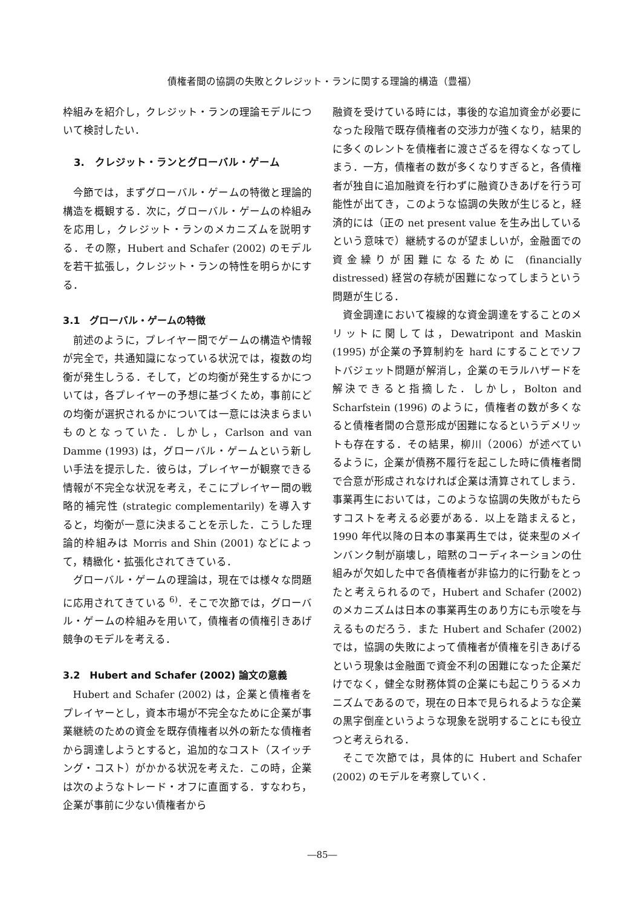債権者間の協調の失敗とクレジット・ランに関する理論的構造（豊福）
枠組みを紹介し，クレジット・ランの理論モデルについて検討したい．
3.　クレジット・ランとグローバル・ゲーム
今節では，まずグローバル・ゲームの特徴と理論的構造を概観する．次に，グローバル・ゲームの枠組みを応用し，クレジット・ランのメカニズムを説明する．その際，Hubert and Schafer (2002) のモデルを若干拡張し，クレジット・ランの特性を明らかにする．
3.1　グローバル・ゲームの特徴
前述のように，プレイヤー間でゲームの構造や情報が完全で，共通知識になっている状況では，複数の均衡が発生しうる．そして，どの均衡が発生するかについては，各プレイヤーの予想に基づくため，事前にどの均衡が選択されるかについては一意には決まらまいものとなっていた．しかし，Carlson and van Damme (1993) は，グローバル・ゲームという新しい手法を提示した．彼らは，プレイヤーが観察できる情報が不完全な状況を考え，そこにプレイヤー間の戦略的補完性 (strategic complementarily) を導入すると，均衡が一意に決まることを示した．こうした理論的枠組みは Morris and Shin (2001) などによって，精緻化・拡張化されてきている．
グローバル・ゲームの理論は，現在では様々な問題に応用されてきている <sup>6)</sup>．そこで次節では，グローバル・ゲームの枠組みを用いて，債権者の債権引きあげ競争のモデルを考える．
3.2　Hubert and Schafer (2002) 論文の意義
Hubert and Schafer (2002) は，企業と債権者をプレイヤーとし，資本市場が不完全なために企業が事業継続のための資金を既存債権者以外の新たな債権者から調達しようとすると，追加的なコスト（スイッチング・コスト）がかかる状況を考えた．この時，企業は次のようなトレード・オフに直面する．すなわち，企業が事前に少ない債権者から
融資を受けている時には，事後的な追加資金が必要になった段階で既存債権者の交渉力が強くなり，結果的に多くのレントを債権者に渡さざるを得なくなってしまう．一方，債権者の数が多くなりすぎると，各債権者が独自に追加融資を行わずに融資ひきあげを行う可能性が出てき，このような協調の失敗が生じると，経済的には（正の net present value を生み出しているという意味で）継続するのが望ましいが，金融面での資金繰りが困難になるために (financially distressed) 経営の存続が困難になってしまうという問題が生じる．
資金調達において複線的な資金調達をすることのメリットに関しては，Dewatripont and Maskin (1995) が企業の予算制約を hard にすることでソフトバジェット問題が解消し，企業のモラルハザードを解決できると指摘した．しかし，Bolton and Scharfstein (1996) のように，債権者の数が多くなると債権者間の合意形成が困難になるというデメリットも存在する．その結果，柳川（2006）が述べているように，企業が債務不履行を起こした時に債権者間で合意が形成されなければ企業は清算されてしまう．事業再生においては，このような協調の失敗がもたらすコストを考える必要がある．以上を踏まえると，1990 年代以降の日本の事業再生では，従来型のメインバンク制が崩壊し，暗黙のコーディネーションの仕組みが欠如した中で各債権者が非協力的に行動をとったと考えられるので，Hubert and Schafer (2002) のメカニズムは日本の事業再生のあり方にも示唆を与えるものだろう．また Hubert and Schafer (2002) では，協調の失敗によって債権者が債権を引きあげるという現象は金融面で資金不利の困難になった企業だけでなく，健全な財務体質の企業にも起こりうるメカニズムであるので，現在の日本で見られるような企業の黒字倒産というような現象を説明することにも役立つと考えられる．
そこで次節では，具体的に Hubert and Schafer (2002) のモデルを考察していく．
―85―